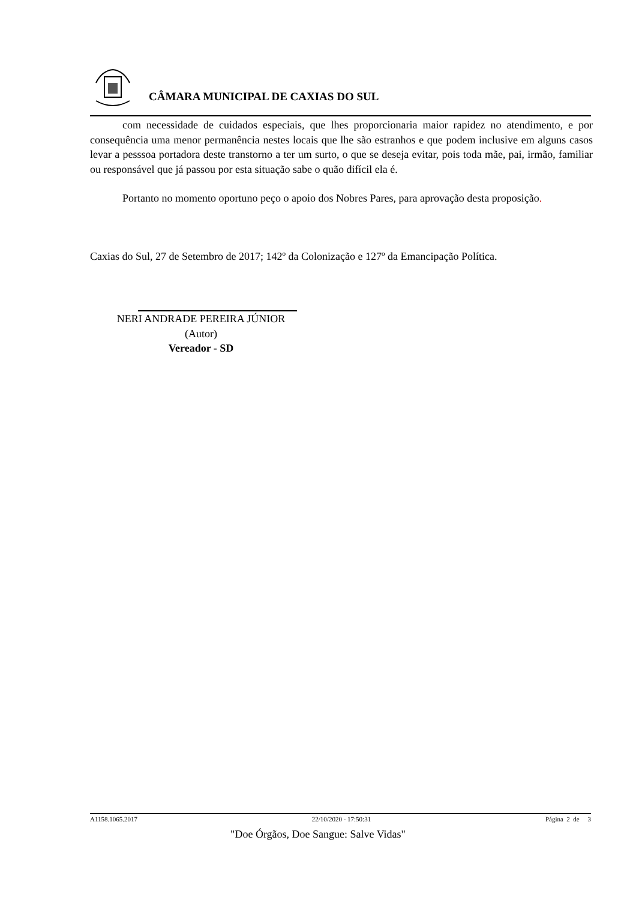CÂMARA MUNICIPAL DE CAXIAS DO SUL
com necessidade de cuidados especiais, que lhes proporcionaria maior rapidez no atendimento, e por consequência uma menor permanência nestes locais que lhe são estranhos e que podem inclusive em alguns casos levar a pesssoa portadora deste transtorno a ter um surto, o que se deseja evitar, pois toda mãe, pai, irmão, familiar ou responsável que já passou por esta situação sabe o quão difícil ela é.
Portanto no momento oportuno peço o apoio dos Nobres Pares, para aprovação desta proposição.
Caxias do Sul, 27 de Setembro de 2017; 142º da Colonização e 127º da Emancipação Política.
NERI ANDRADE PEREIRA JÚNIOR
(Autor)
Vereador - SD
A1158.1065.2017 22/10/2020 - 17:50:31 Página 2 de 3
"Doe Órgãos, Doe Sangue: Salve Vidas"